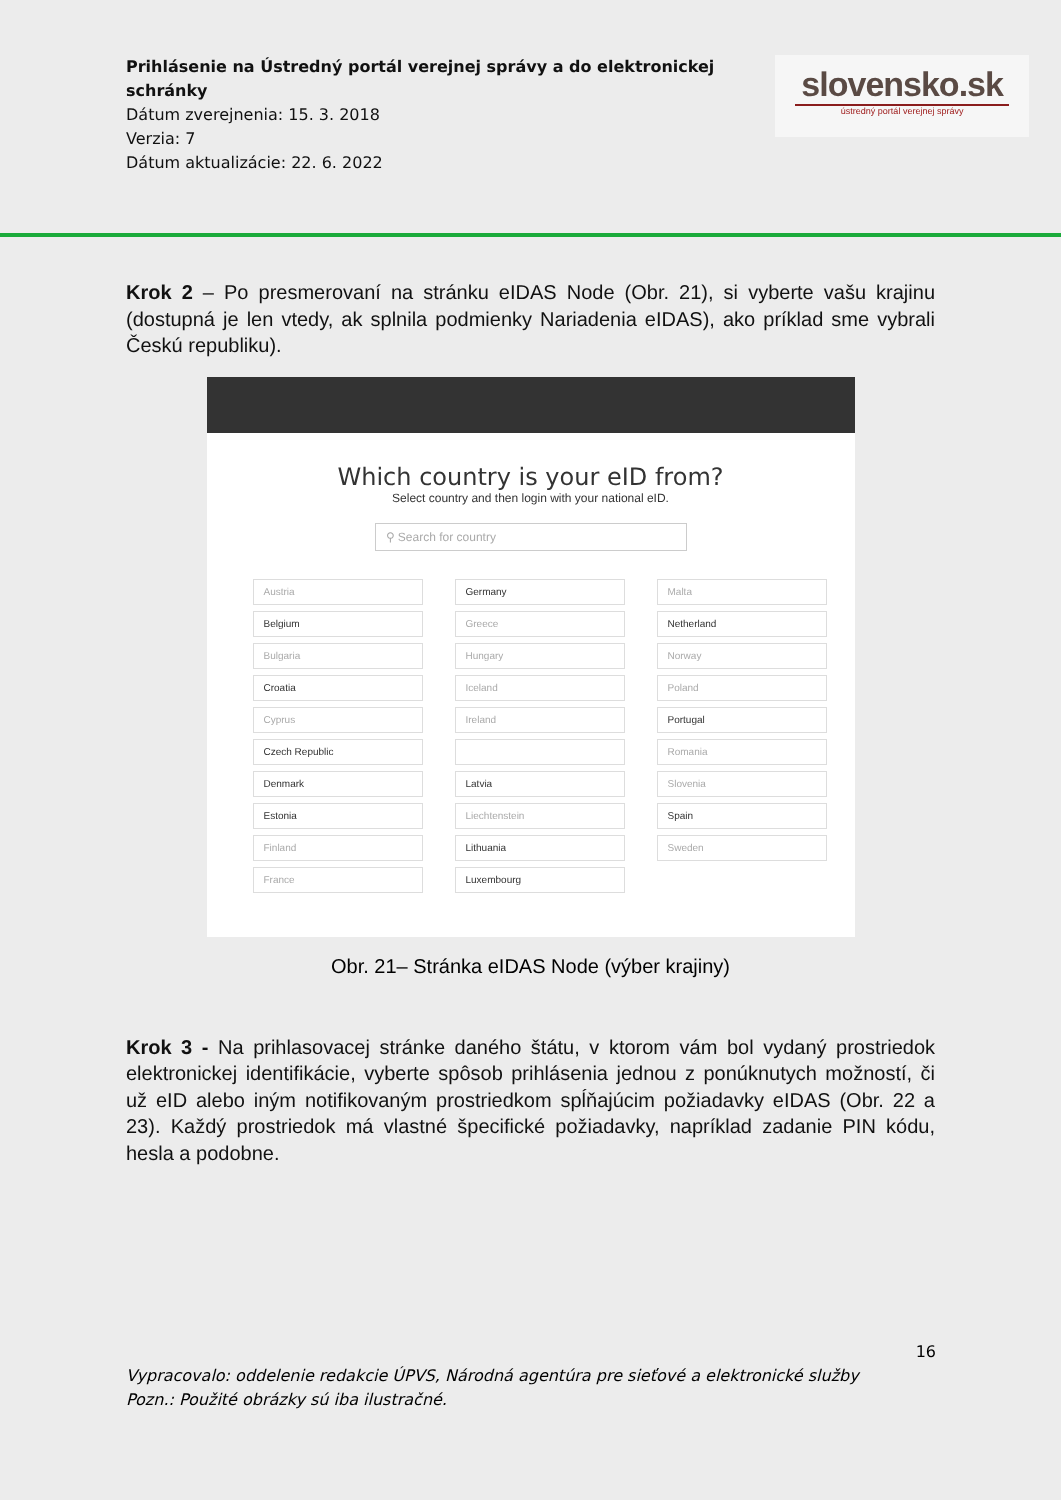Prihlásenie na Ústredný portál verejnej správy a do elektronickej schránky
Dátum zverejnenia: 15. 3. 2018
Verzia: 7
Dátum aktualizácie: 22. 6. 2022
slovensko.sk
ústredný portál verejnej správy
Krok 2 – Po presmerovaní na stránku eIDAS Node (Obr. 21), si vyberte vašu krajinu (dostupná je len vtedy, ak splnila podmienky Nariadenia eIDAS), ako príklad sme vybrali Českú republiku).
Which country is your eID from?
Select country and then login with your national eID.
⚲ Search for country
Austria
Belgium
Bulgaria
Croatia
Cyprus
Czech Republic
Denmark
Estonia
Finland
France
Germany
Greece
Hungary
Iceland
Ireland
Latvia
Liechtenstein
Lithuania
Luxembourg
Malta
Netherland
Norway
Poland
Portugal
Romania
Slovenia
Spain
Sweden
Obr. 21– Stránka eIDAS Node (výber krajiny)
Krok 3 - Na prihlasovacej stránke daného štátu, v ktorom vám bol vydaný prostriedok elektronickej identifikácie, vyberte spôsob prihlásenia jednou z ponúknutych možností, či už eID alebo iným notifikovaným prostriedkom spĺňajúcim požiadavky eIDAS (Obr. 22 a 23). Každý prostriedok má vlastné špecifické požiadavky, napríklad zadanie PIN kódu, hesla a podobne.
16
Vypracovalo: oddelenie redakcie ÚPVS, Národná agentúra pre sieťové a elektronické služby
Pozn.: Použité obrázky sú iba ilustračné.